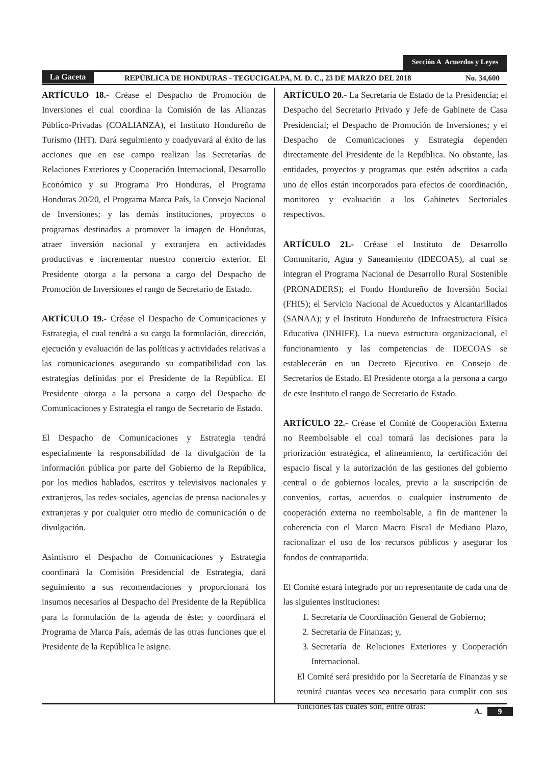Sección A Acuerdos y Leyes
La Gaceta
REPÚBLICA DE HONDURAS - TEGUCIGALPA, M. D. C., 23 DE MARZO DEL 2018
No. 34,600
ARTÍCULO 18.- Créase el Despacho de Promoción de Inversiones el cual coordina la Comisión de las Alianzas Público-Privadas (COALIANZA), el Instituto Hondureño de Turismo (IHT). Dará seguimiento y coadyuvará al éxito de las acciones que en ese campo realizan las Secretarías de Relaciones Exteriores y Cooperación Internacional, Desarrollo Económico y su Programa Pro Honduras, el Programa Honduras 20/20, el Programa Marca País, la Consejo Nacional de Inversiones; y las demás instituciones, proyectos o programas destinados a promover la imagen de Honduras, atraer inversión nacional y extranjera en actividades productivas e incrementar nuestro comercio exterior. El Presidente otorga a la persona a cargo del Despacho de Promoción de Inversiones el rango de Secretario de Estado.
ARTÍCULO 19.- Créase el Despacho de Comunicaciones y Estrategia, el cual tendrá a su cargo la formulación, dirección, ejecución y evaluación de las políticas y actividades relativas a las comunicaciones asegurando su compatibilidad con las estrategias definidas por el Presidente de la República. El Presidente otorga a la persona a cargo del Despacho de Comunicaciones y Estrategia el rango de Secretario de Estado.
El Despacho de Comunicaciones y Estrategia tendrá especialmente la responsabilidad de la divulgación de la información pública por parte del Gobierno de la República, por los medios hablados, escritos y televisivos nacionales y extranjeros, las redes sociales, agencias de prensa nacionales y extranjeras y por cualquier otro medio de comunicación o de divulgación.
Asimismo el Despacho de Comunicaciones y Estrategia coordinará la Comisión Presidencial de Estrategia, dará seguimiento a sus recomendaciones y proporcionará los insumos necesarios al Despacho del Presidente de la República para la formulación de la agenda de éste; y coordinará el Programa de Marca País, además de las otras funciones que el Presidente de la República le asigne.
ARTÍCULO 20.- La Secretaría de Estado de la Presidencia; el Despacho del Secretario Privado y Jefe de Gabinete de Casa Presidencial; el Despacho de Promoción de Inversiones; y el Despacho de Comunicaciones y Estrategia dependen directamente del Presidente de la República. No obstante, las entidades, proyectos y programas que estén adscritos a cada uno de ellos están incorporados para efectos de coordinación, monitoreo y evaluación a los Gabinetes Sectoriales respectivos.
ARTÍCULO 21.- Créase el Instituto de Desarrollo Comunitario, Agua y Saneamiento (IDECOAS), al cual se integran el Programa Nacional de Desarrollo Rural Sostenible (PRONADERS); el Fondo Hondureño de Inversión Social (FHIS); el Servicio Nacional de Acueductos y Alcantarillados (SANAA); y el Instituto Hondureño de Infraestructura Física Educativa (INHIFE). La nueva estructura organizacional, el funcionamiento y las competencias de IDECOAS se establecerán en un Decreto Ejecutivo en Consejo de Secretarios de Estado. El Presidente otorga a la persona a cargo de este Instituto el rango de Secretario de Estado.
ARTÍCULO 22.- Créase el Comité de Cooperación Externa no Reembolsable el cual tomará las decisiones para la priorización estratégica, el alineamiento, la certificación del espacio fiscal y la autorización de las gestiones del gobierno central o de gobiernos locales, previo a la suscripción de convenios, cartas, acuerdos o cualquier instrumento de cooperación externa no reembolsable, a fin de mantener la coherencia con el Marco Macro Fiscal de Mediano Plazo, racionalizar el uso de los recursos públicos y asegurar los fondos de contrapartida.
El Comité estará integrado por un representante de cada una de las siguientes instituciones:
1. Secretaría de Coordinación General de Gobierno;
2. Secretaría de Finanzas; y,
3. Secretaría de Relaciones Exteriores y Cooperación Internacional.
El Comité será presidido por la Secretaría de Finanzas y se reunirá cuantas veces sea necesario para cumplir con sus funciones las cuales son, entre otras:
A. 9